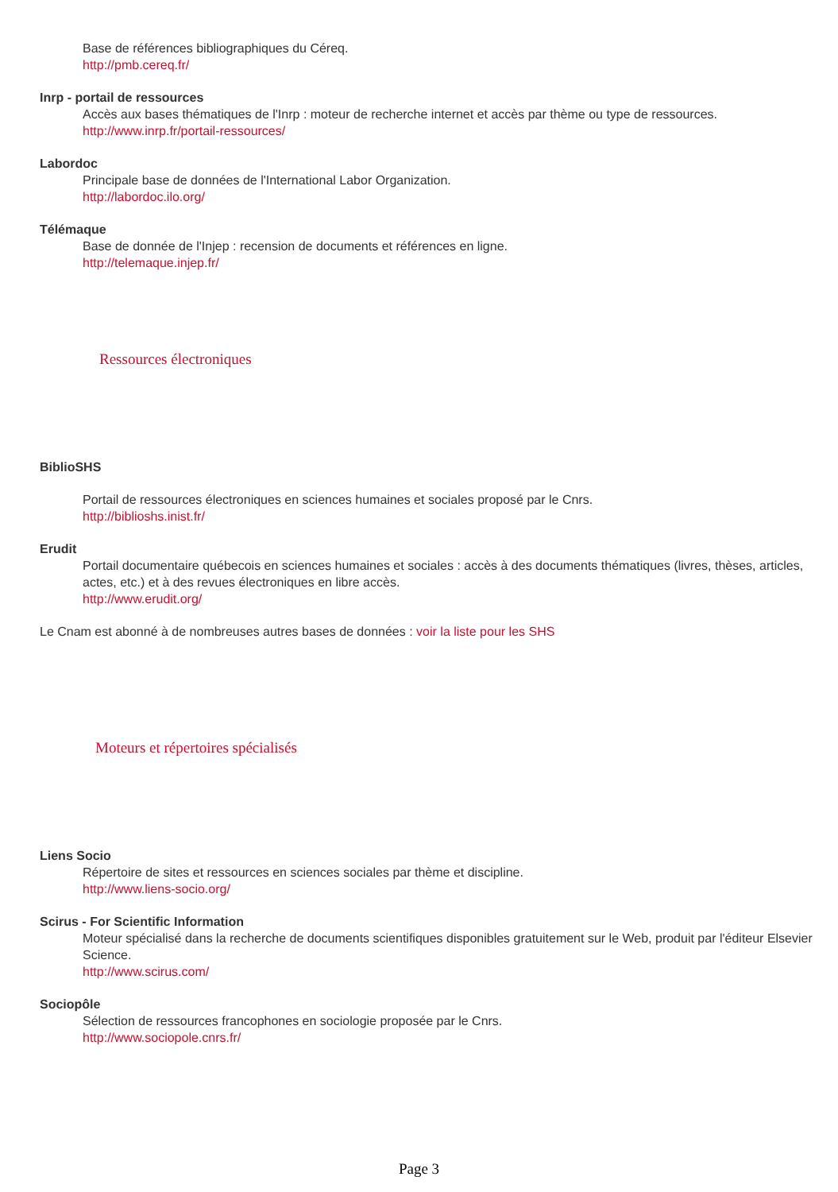Base de références bibliographiques du Céreq.
http://pmb.cereq.fr/
Inrp - portail de ressources
Accès aux bases thématiques de l'Inrp : moteur de recherche internet et accès par thème ou type de ressources.
http://www.inrp.fr/portail-ressources/
Labordoc
Principale base de données de l'International Labor Organization.
http://labordoc.ilo.org/
Télémaque
Base de donnée de l'Injep : recension de documents et références en ligne.
http://telemaque.injep.fr/
Ressources électroniques
BiblioSHS
Portail de ressources électroniques en sciences humaines et sociales proposé par le Cnrs.
http://biblioshs.inist.fr/
Erudit
Portail documentaire québecois en sciences humaines et sociales : accès à des documents thématiques (livres, thèses, articles, actes, etc.) et à des revues électroniques en libre accès.
http://www.erudit.org/
Le Cnam est abonné à de nombreuses autres bases de données : voir la liste pour les SHS
Moteurs et répertoires spécialisés
Liens Socio
Répertoire de sites et ressources en sciences sociales par thème et discipline.
http://www.liens-socio.org/
Scirus - For Scientific Information
Moteur spécialisé dans la recherche de documents scientifiques disponibles gratuitement sur le Web, produit par l'éditeur Elsevier Science.
http://www.scirus.com/
Sociopôle
Sélection de ressources francophones en sociologie proposée par le Cnrs.
http://www.sociopole.cnrs.fr/
Page 3